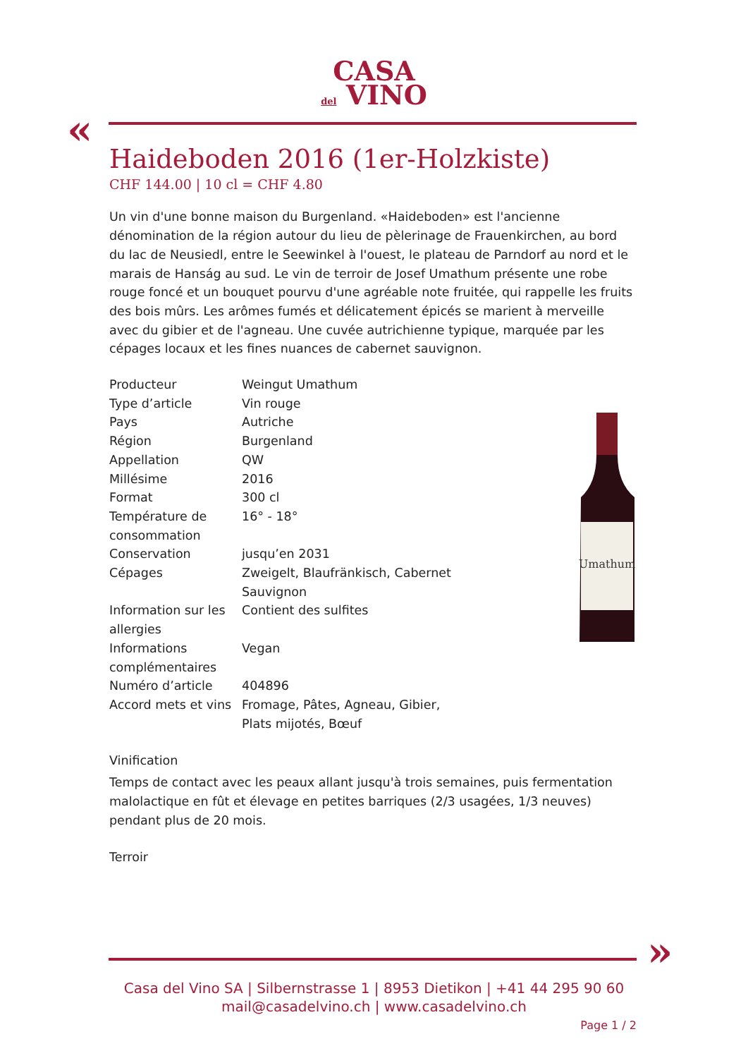CASA
del VINO
«
Haideboden 2016 (1er-Holzkiste)
CHF 144.00 | 10 cl = CHF 4.80
Un vin d'une bonne maison du Burgenland. «Haideboden» est l'ancienne dénomination de la région autour du lieu de pèlerinage de Frauenkirchen, au bord du lac de Neusiedl, entre le Seewinkel à l'ouest, le plateau de Parndorf au nord et le marais de Hanság au sud. Le vin de terroir de Josef Umathum présente une robe rouge foncé et un bouquet pourvu d'une agréable note fruitée, qui rappelle les fruits des bois mûrs. Les arômes fumés et délicatement épicés se marient à merveille avec du gibier et de l'agneau. Une cuvée autrichienne typique, marquée par les cépages locaux et les fines nuances de cabernet sauvignon.
| Producteur | Weingut Umathum |
| Type d’article | Vin rouge |
| Pays | Autriche |
| Région | Burgenland |
| Appellation | QW |
| Millésime | 2016 |
| Format | 300 cl |
| Température de consommation | 16° - 18° |
| Conservation | jusqu’en 2031 |
| Cépages | Zweigelt, Blaufränkisch, Cabernet Sauvignon |
| Information sur les allergies | Contient des sulfites |
| Informations complémentaires | Vegan |
| Numéro d’article | 404896 |
| Accord mets et vins | Fromage, Pâtes, Agneau, Gibier, Plats mijotés, Bœuf |
Vinification
Temps de contact avec les peaux allant jusqu'à trois semaines, puis fermentation malolactique en fût et élevage en petites barriques (2/3 usagées, 1/3 neuves) pendant plus de 20 mois.
Terroir
Umathum
»
Casa del Vino SA | Silbernstrasse 1 | 8953 Dietikon | +41 44 295 90 60
mail@casadelvino.ch | www.casadelvino.ch
Page 1 / 2